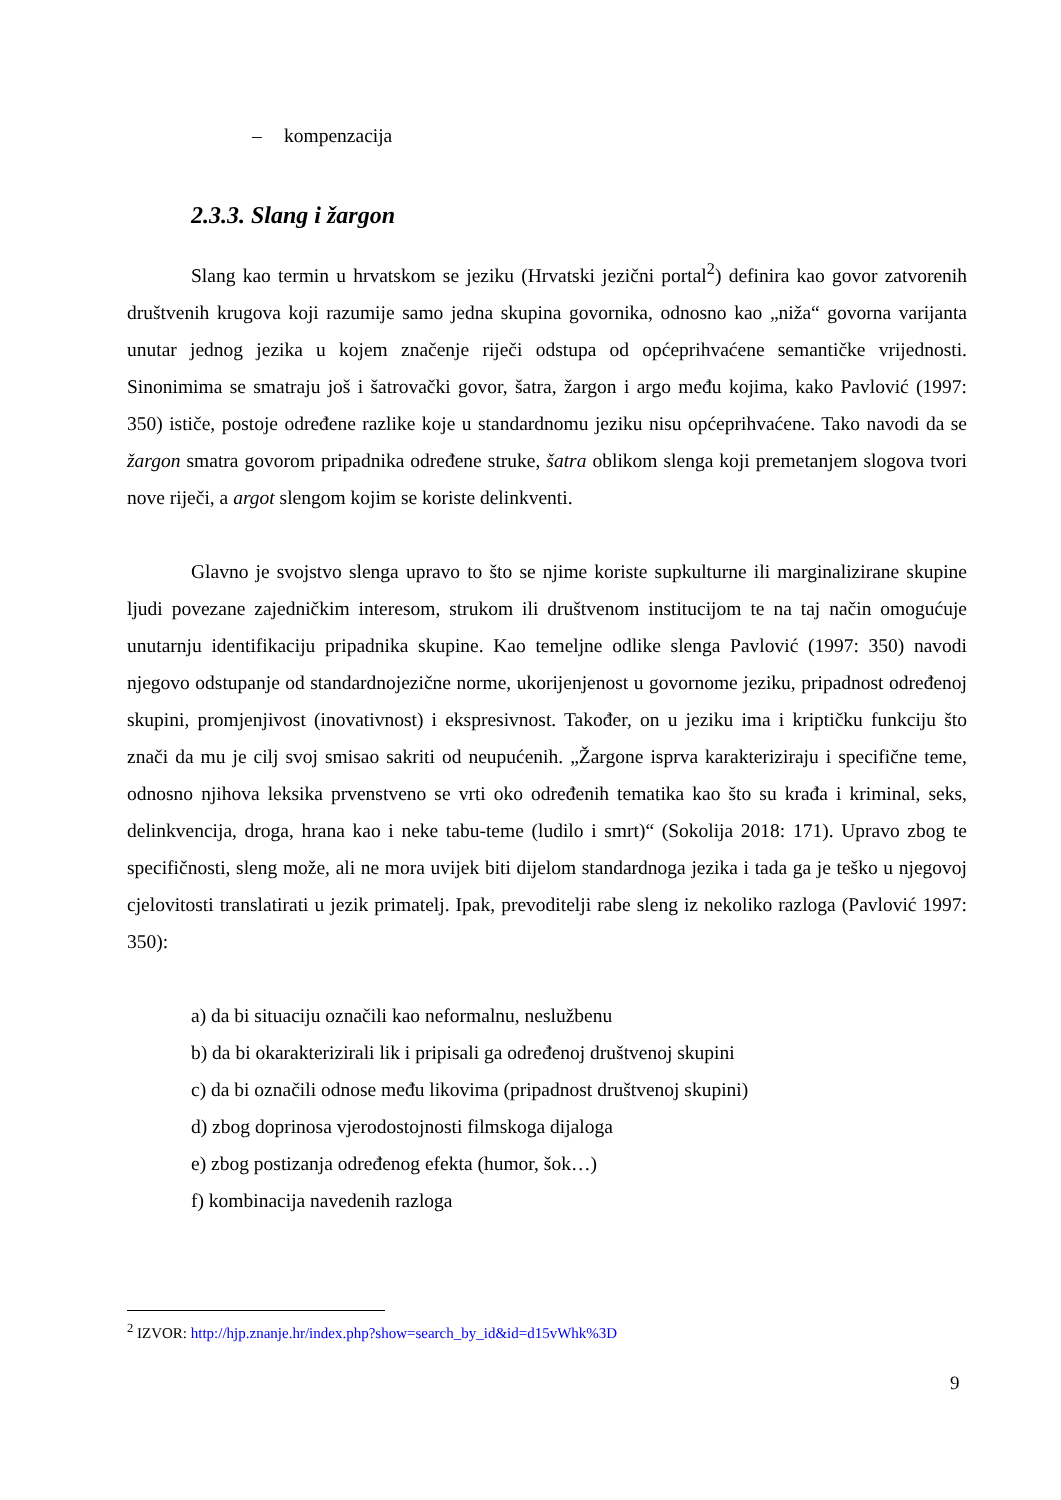– kompenzacija
2.3.3. Slang i žargon
Slang kao termin u hrvatskom se jeziku (Hrvatski jezični portal<sup>2</sup>) definira kao govor zatvorenih društvenih krugova koji razumije samo jedna skupina govornika, odnosno kao „niža“ govorna varijanta unutar jednog jezika u kojem značenje riječi odstupa od općeprihvaćene semantičke vrijednosti. Sinonimima se smatraju još i šatrovački govor, šatra, žargon i argo među kojima, kako Pavlović (1997: 350) ističe, postoje određene razlike koje u standardnomu jeziku nisu općeprihvaćene. Tako navodi da se žargon smatra govorom pripadnika određene struke, šatra oblikom slenga koji premetanjem slogova tvori nove riječi, a argot slengom kojim se koriste delinkventi.
Glavno je svojstvo slenga upravo to što se njime koriste supkulturne ili marginalizirane skupine ljudi povezane zajedničkim interesom, strukom ili društvenom institucijom te na taj način omogućuje unutarnju identifikaciju pripadnika skupine. Kao temeljne odlike slenga Pavlović (1997: 350) navodi njegovo odstupanje od standardnojezične norme, ukorijenjenost u govornome jeziku, pripadnost određenoj skupini, promjenjivost (inovativnost) i ekspresivnost. Također, on u jeziku ima i kriptičku funkciju što znači da mu je cilj svoj smisao sakriti od neupućenih. „Žargone isprva karakteriziraju i specifične teme, odnosno njihova leksika prvenstveno se vrti oko određenih tematika kao što su krađa i kriminal, seks, delinkvencija, droga, hrana kao i neke tabu-teme (ludilo i smrt)“ (Sokolija 2018: 171). Upravo zbog te specifičnosti, sleng može, ali ne mora uvijek biti dijelom standardnoga jezika i tada ga je teško u njegovoj cjelovitosti translatirati u jezik primatelj. Ipak, prevoditelji rabe sleng iz nekoliko razloga (Pavlović 1997: 350):
a) da bi situaciju označili kao neformalnu, neslužbenu
b) da bi okarakterizirali lik i pripisali ga određenoj društvenoj skupini
c) da bi označili odnose među likovima (pripadnost društvenoj skupini)
d) zbog doprinosa vjerodostojnosti filmskoga dijaloga
e) zbog postizanja određenog efekta (humor, šok…)
f) kombinacija navedenih razloga
<sup>2</sup> IZVOR: http://hjp.znanje.hr/index.php?show=search_by_id&id=d15vWhk%3D
9